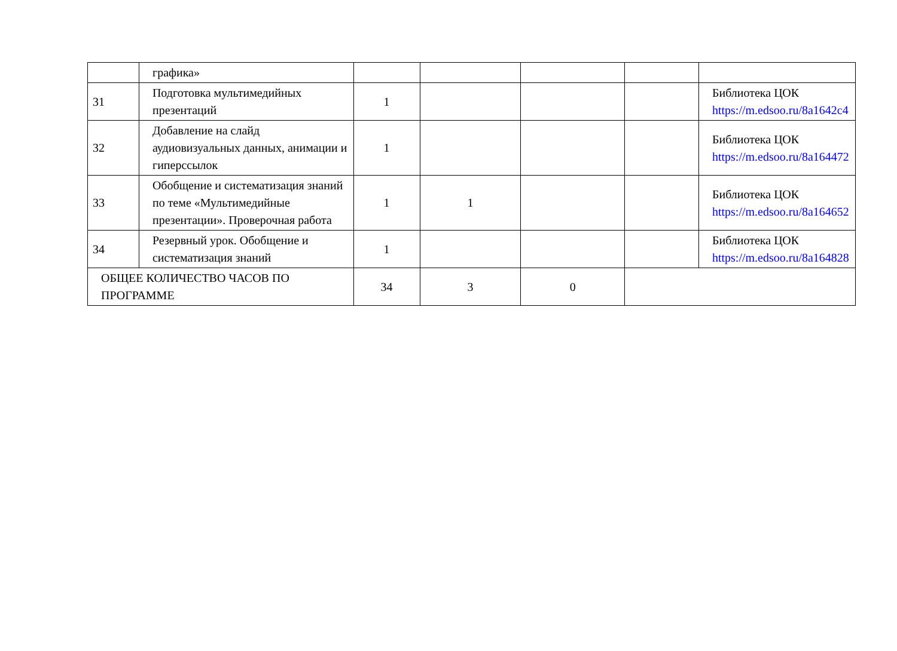| | графика» | | | | | |
| 31 | Подготовка мультимедийных презентаций | 1 | | | | Библиотека ЦОК https://m.edsoo.ru/8a1642c4 |
| 32 | Добавление на слайд аудиовизуальных данных, анимации и гиперссылок | 1 | | | | Библиотека ЦОК https://m.edsoo.ru/8a164472 |
| 33 | Обобщение и систематизация знаний по теме «Мультимедийные презентации». Проверочная работа | 1 | 1 | | | Библиотека ЦОК https://m.edsoo.ru/8a164652 |
| 34 | Резервный урок. Обобщение и систематизация знаний | 1 | | | | Библиотека ЦОК https://m.edsoo.ru/8a164828 |
| ОБЩЕЕ КОЛИЧЕСТВО ЧАСОВ ПО ПРОГРАММЕ | | 34 | 3 | 0 | | |